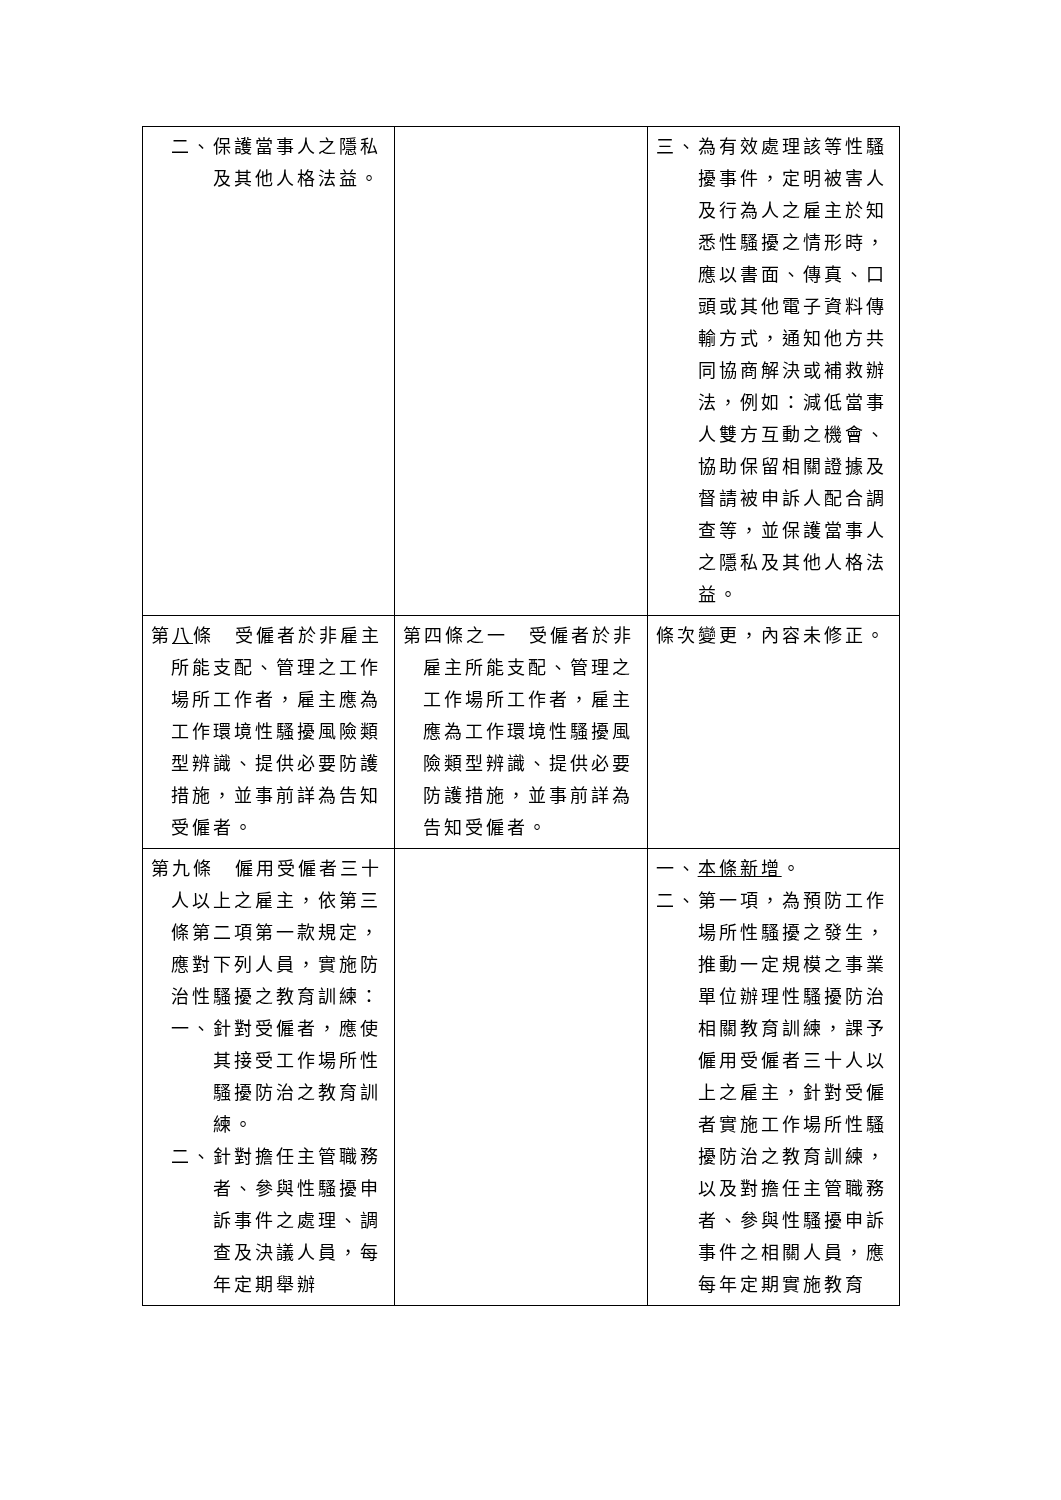| 二、保護當事人之隱私及其他人格法益。 | | 三、為有效處理該等性騷擾事件，定明被害人及行為人之雇主於知悉性騷擾之情形時，應以書面、傳真、口頭或其他電子資料傳輸方式，通知他方共同協商解決或補救辦法，例如：減低當事人雙方互動之機會、協助保留相關證據及督請被申訴人配合調查等，並保護當事人之隱私及其他人格法益。 |
| 第 八 條 受僱者於非雇主所能支配、管理之工作場所工作者，雇主應為工作環境性騷擾風險類型辨識、提供必要防護措施，並事前詳為告知受僱者。 | 第四條之一 受僱者於非雇主所能支配、管理之工作場所工作者，雇主應為工作環境性騷擾風險類型辨識、提供必要防護措施，並事前詳為告知受僱者。 | 條次變更，內容未修正。 |
| 第九條 僱用受僱者三十人以上之雇主，依第三條第二項第一款規定，應對下列人員，實施防治性騷擾之教育訓練： 一、針對受僱者，應使其接受工作場所性騷擾防治之教育訓練。 二、針對擔任主管職務者、參與性騷擾申訴事件之處理、調查及決議人員，每年定期舉辦 | | 一、 本條新增 。 二、第一項，為預防工作場所性騷擾之發生，推動一定規模之事業單位辦理性騷擾防治相關教育訓練，課予僱用受僱者三十人以上之雇主，針對受僱者實施工作場所性騷擾防治之教育訓練，以及對擔任主管職務者、參與性騷擾申訴事件之相關人員，應每年定期實施教育 |